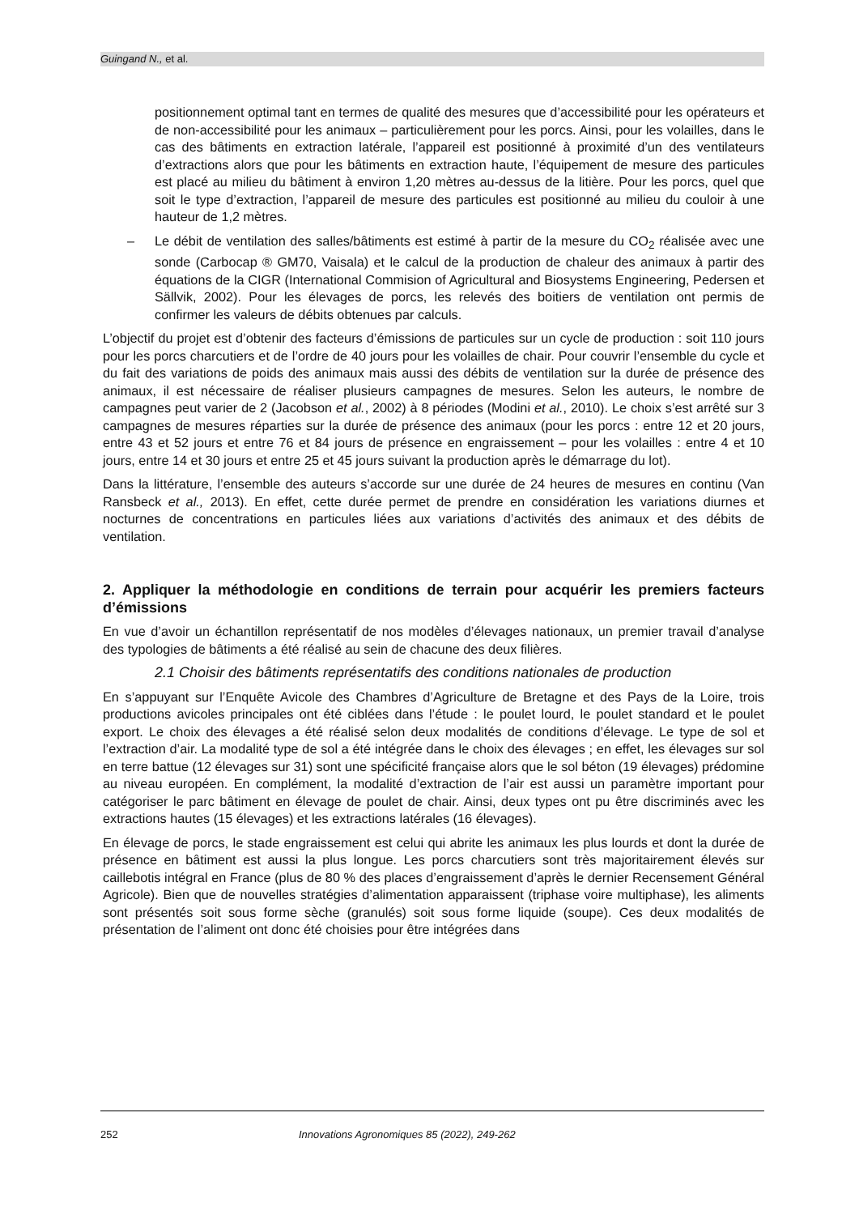Guingand N., et al.
positionnement optimal tant en termes de qualité des mesures que d’accessibilité pour les opérateurs et de non-accessibilité pour les animaux – particulièrement pour les porcs. Ainsi, pour les volailles, dans le cas des bâtiments en extraction latérale, l’appareil est positionné à proximité d’un des ventilateurs d’extractions alors que pour les bâtiments en extraction haute, l’équipement de mesure des particules est placé au milieu du bâtiment à environ 1,20 mètres au-dessus de la litière. Pour les porcs, quel que soit le type d’extraction, l’appareil de mesure des particules est positionné au milieu du couloir à une hauteur de 1,2 mètres.
– Le débit de ventilation des salles/bâtiments est estimé à partir de la mesure du CO<sub>2</sub> réalisée avec une sonde (Carbocap ® GM70, Vaisala) et le calcul de la production de chaleur des animaux à partir des équations de la CIGR (International Commision of Agricultural and Biosystems Engineering, Pedersen et Sällvik, 2002). Pour les élevages de porcs, les relevés des boitiers de ventilation ont permis de confirmer les valeurs de débits obtenues par calculs.
L’objectif du projet est d’obtenir des facteurs d’émissions de particules sur un cycle de production : soit 110 jours pour les porcs charcutiers et de l’ordre de 40 jours pour les volailles de chair. Pour couvrir l’ensemble du cycle et du fait des variations de poids des animaux mais aussi des débits de ventilation sur la durée de présence des animaux, il est nécessaire de réaliser plusieurs campagnes de mesures. Selon les auteurs, le nombre de campagnes peut varier de 2 (Jacobson et al., 2002) à 8 périodes (Modini et al., 2010). Le choix s’est arrêté sur 3 campagnes de mesures réparties sur la durée de présence des animaux (pour les porcs : entre 12 et 20 jours, entre 43 et 52 jours et entre 76 et 84 jours de présence en engraissement – pour les volailles : entre 4 et 10 jours, entre 14 et 30 jours et entre 25 et 45 jours suivant la production après le démarrage du lot).
Dans la littérature, l’ensemble des auteurs s’accorde sur une durée de 24 heures de mesures en continu (Van Ransbeck et al., 2013). En effet, cette durée permet de prendre en considération les variations diurnes et nocturnes de concentrations en particules liées aux variations d’activités des animaux et des débits de ventilation.
2. Appliquer la méthodologie en conditions de terrain pour acquérir les premiers facteurs d’émissions
En vue d’avoir un échantillon représentatif de nos modèles d’élevages nationaux, un premier travail d’analyse des typologies de bâtiments a été réalisé au sein de chacune des deux filières.
2.1 Choisir des bâtiments représentatifs des conditions nationales de production
En s’appuyant sur l’Enquête Avicole des Chambres d’Agriculture de Bretagne et des Pays de la Loire, trois productions avicoles principales ont été ciblées dans l’étude : le poulet lourd, le poulet standard et le poulet export. Le choix des élevages a été réalisé selon deux modalités de conditions d’élevage. Le type de sol et l’extraction d’air. La modalité type de sol a été intégrée dans le choix des élevages ; en effet, les élevages sur sol en terre battue (12 élevages sur 31) sont une spécificité française alors que le sol béton (19 élevages) prédomine au niveau européen. En complément, la modalité d’extraction de l’air est aussi un paramètre important pour catégoriser le parc bâtiment en élevage de poulet de chair. Ainsi, deux types ont pu être discriminés avec les extractions hautes (15 élevages) et les extractions latérales (16 élevages).
En élevage de porcs, le stade engraissement est celui qui abrite les animaux les plus lourds et dont la durée de présence en bâtiment est aussi la plus longue. Les porcs charcutiers sont très majoritairement élevés sur caillebotis intégral en France (plus de 80 % des places d’engraissement d’après le dernier Recensement Général Agricole). Bien que de nouvelles stratégies d’alimentation apparaissent (triphase voire multiphase), les aliments sont présentés soit sous forme sèche (granulés) soit sous forme liquide (soupe). Ces deux modalités de présentation de l’aliment ont donc été choisies pour être intégrées dans
252 Innovations Agronomiques 85 (2022), 249-262